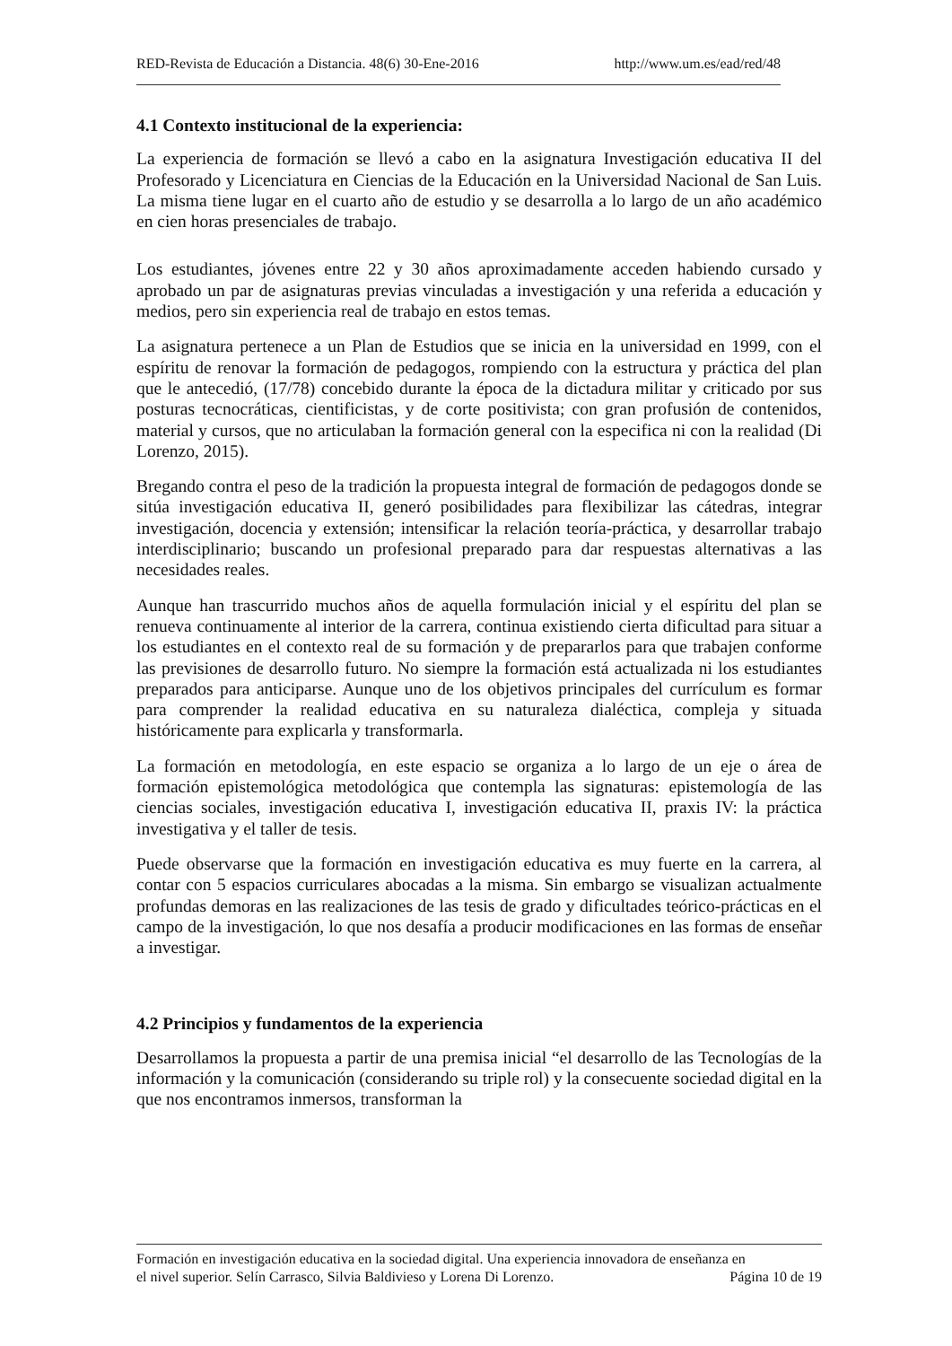RED-Revista de Educación a Distancia. 48(6) 30-Ene-2016 http://www.um.es/ead/red/48
4.1 Contexto institucional de la experiencia:
La experiencia de formación se llevó a cabo en la asignatura Investigación educativa II del Profesorado y Licenciatura en Ciencias de la Educación en la Universidad Nacional de San Luis. La misma tiene lugar en el cuarto año de estudio y se desarrolla a lo largo de un año académico en cien horas presenciales de trabajo.
Los estudiantes, jóvenes entre 22 y 30 años aproximadamente acceden habiendo cursado y aprobado un par de asignaturas previas vinculadas a investigación y una referida a educación y medios, pero sin experiencia real de trabajo en estos temas.
La asignatura pertenece a un Plan de Estudios que se inicia en la universidad en 1999, con el espíritu de renovar la formación de pedagogos, rompiendo con la estructura y práctica del plan que le antecedió, (17/78) concebido durante la época de la dictadura militar y criticado por sus posturas tecnocráticas, cientificistas, y de corte positivista; con gran profusión de contenidos, material y cursos, que no articulaban la formación general con la especifica ni con la realidad (Di Lorenzo, 2015).
Bregando contra el peso de la tradición la propuesta integral de formación de pedagogos donde se sitúa investigación educativa II, generó posibilidades para flexibilizar las cátedras, integrar investigación, docencia y extensión; intensificar la relación teoría-práctica, y desarrollar trabajo interdisciplinario; buscando un profesional preparado para dar respuestas alternativas a las necesidades reales.
Aunque han trascurrido muchos años de aquella formulación inicial y el espíritu del plan se renueva continuamente al interior de la carrera, continua existiendo cierta dificultad para situar a los estudiantes en el contexto real de su formación y de prepararlos para que trabajen conforme las previsiones de desarrollo futuro. No siempre la formación está actualizada ni los estudiantes preparados para anticiparse. Aunque uno de los objetivos principales del currículum es formar para comprender la realidad educativa en su naturaleza dialéctica, compleja y situada históricamente para explicarla y transformarla.
La formación en metodología, en este espacio se organiza a lo largo de un eje o área de formación epistemológica metodológica que contempla las signaturas: epistemología de las ciencias sociales, investigación educativa I, investigación educativa II, praxis IV: la práctica investigativa y el taller de tesis.
Puede observarse que la formación en investigación educativa es muy fuerte en la carrera, al contar con 5 espacios curriculares abocadas a la misma. Sin embargo se visualizan actualmente profundas demoras en las realizaciones de las tesis de grado y dificultades teórico-prácticas en el campo de la investigación, lo que nos desafía a producir modificaciones en las formas de enseñar a investigar.
4.2 Principios y fundamentos de la experiencia
Desarrollamos la propuesta a partir de una premisa inicial “el desarrollo de las Tecnologías de la información y la comunicación (considerando su triple rol) y la consecuente sociedad digital en la que nos encontramos inmersos, transforman la
Formación en investigación educativa en la sociedad digital. Una experiencia innovadora de enseñanza en
el nivel superior. Selín Carrasco, Silvia Baldivieso y Lorena Di Lorenzo. Página 10 de 19